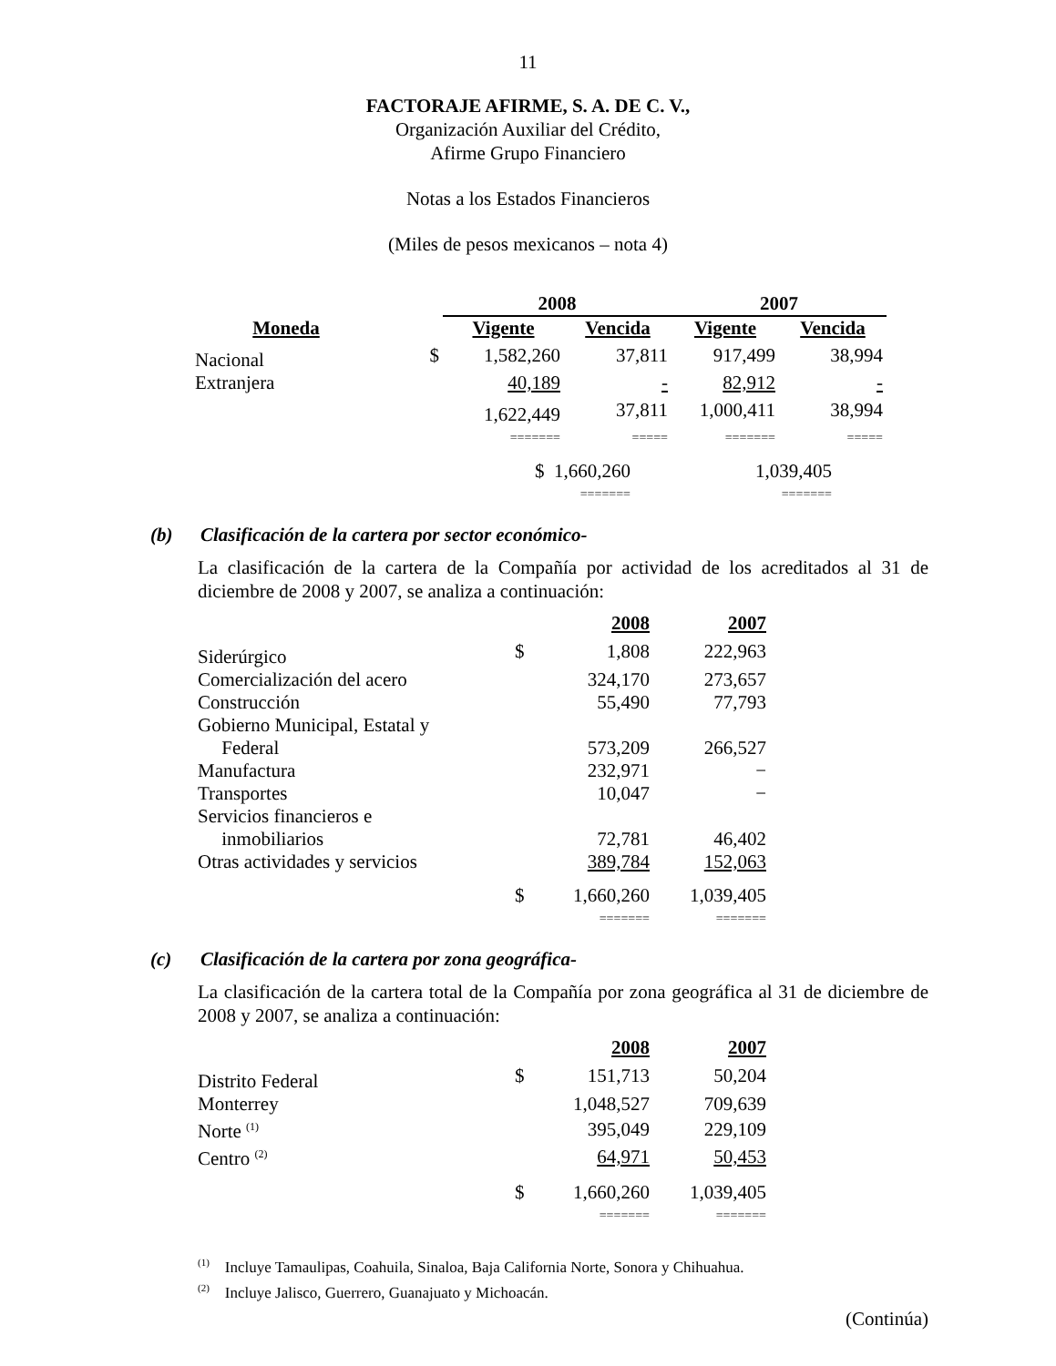11
FACTORAJE AFIRME, S. A. DE C. V.,
Organización Auxiliar del Crédito,
Afirme Grupo Financiero
Notas a los Estados Financieros
(Miles de pesos mexicanos – nota 4)
| | | 2008 | | 2007 | |
| --- | --- | --- | --- | --- | --- |
| Moneda | | Vigente | Vencida | Vigente | Vencida |
| Nacional | $ | 1,582,260 | 37,811 | 917,499 | 38,994 |
| Extranjera | | 40,189 | - | 82,912 | - |
| | | 1,622,449 | 37,811 | 1,000,411 | 38,994 |
| | | ======= | ===== | ======= | ===== |
| | | $ 1,660,260 | | 1,039,405 | |
| | | ======= | | ======= | |
(b) Clasificación de la cartera por sector económico-
La clasificación de la cartera de la Compañía por actividad de los acreditados al 31 de diciembre de 2008 y 2007, se analiza a continuación:
| | | 2008 | 2007 |
| --- | --- | --- | --- |
| Siderúrgico | $ | 1,808 | 222,963 |
| Comercialización del acero | | 324,170 | 273,657 |
| Construcción | | 55,490 | 77,793 |
| Gobierno Municipal, Estatal y Federal | | 573,209 | 266,527 |
| Manufactura | | 232,971 | − |
| Transportes | | 10,047 | − |
| Servicios financieros e inmobiliarios | | 72,781 | 46,402 |
| Otras actividades y servicios | | 389,784 | 152,063 |
| | $ | 1,660,260 | 1,039,405 |
| | | ======= | ======= |
(c) Clasificación de la cartera por zona geográfica-
La clasificación de la cartera total de la Compañía por zona geográfica al 31 de diciembre de 2008 y 2007, se analiza a continuación:
| | | 2008 | 2007 |
| --- | --- | --- | --- |
| Distrito Federal | $ | 151,713 | 50,204 |
| Monterrey | | 1,048,527 | 709,639 |
| Norte <sup>(1)</sup> | | 395,049 | 229,109 |
| Centro <sup>(2)</sup> | | 64,971 | 50,453 |
| | $ | 1,660,260 | 1,039,405 |
| | | ======= | ======= |
<sup>(1)</sup> Incluye Tamaulipas, Coahuila, Sinaloa, Baja California Norte, Sonora y Chihuahua.
<sup>(2)</sup> Incluye Jalisco, Guerrero, Guanajuato y Michoacán.
(Continúa)